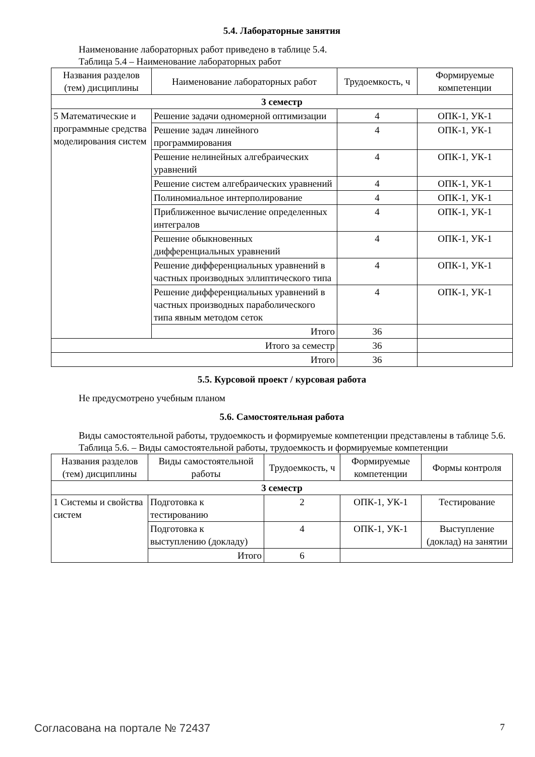5.4. Лабораторные занятия
Наименование лабораторных работ приведено в таблице 5.4.
Таблица 5.4 – Наименование лабораторных работ
| Названия разделов (тем) дисциплины | Наименование лабораторных работ | Трудоемкость, ч | Формируемые компетенции |
| --- | --- | --- | --- |
| 3 семестр | | | |
| 5 Математические и программные средства моделирования систем | Решение задачи одномерной оптимизации | 4 | ОПК-1, УК-1 |
| | Решение задач линейного программирования | 4 | ОПК-1, УК-1 |
| | Решение нелинейных алгебраических уравнений | 4 | ОПК-1, УК-1 |
| | Решение систем алгебраических уравнений | 4 | ОПК-1, УК-1 |
| | Полиномиальное интерполирование | 4 | ОПК-1, УК-1 |
| | Приближенное вычисление определенных интегралов | 4 | ОПК-1, УК-1 |
| | Решение обыкновенных дифференциальных уравнений | 4 | ОПК-1, УК-1 |
| | Решение дифференциальных уравнений в частных производных эллиптического типа | 4 | ОПК-1, УК-1 |
| | Решение дифференциальных уравнений в частных производных параболического типа явным методом сеток | 4 | ОПК-1, УК-1 |
| | Итого | 36 | |
| Итого за семестр | | 36 | |
| Итого | | 36 | |
5.5. Курсовой проект / курсовая работа
Не предусмотрено учебным планом
5.6. Самостоятельная работа
Виды самостоятельной работы, трудоемкость и формируемые компетенции представлены в таблице 5.6.
Таблица 5.6. – Виды самостоятельной работы, трудоемкость и формируемые компетенции
| Названия разделов (тем) дисциплины | Виды самостоятельной работы | Трудоемкость, ч | Формируемые компетенции | Формы контроля |
| --- | --- | --- | --- | --- |
| 3 семестр | | | | |
| 1 Системы и свойства систем | Подготовка к тестированию | 2 | ОПК-1, УК-1 | Тестирование |
| | Подготовка к выступлению (докладу) | 4 | ОПК-1, УК-1 | Выступление (доклад) на занятии |
| | Итого | 6 | | |
Согласована на портале № 72437 7